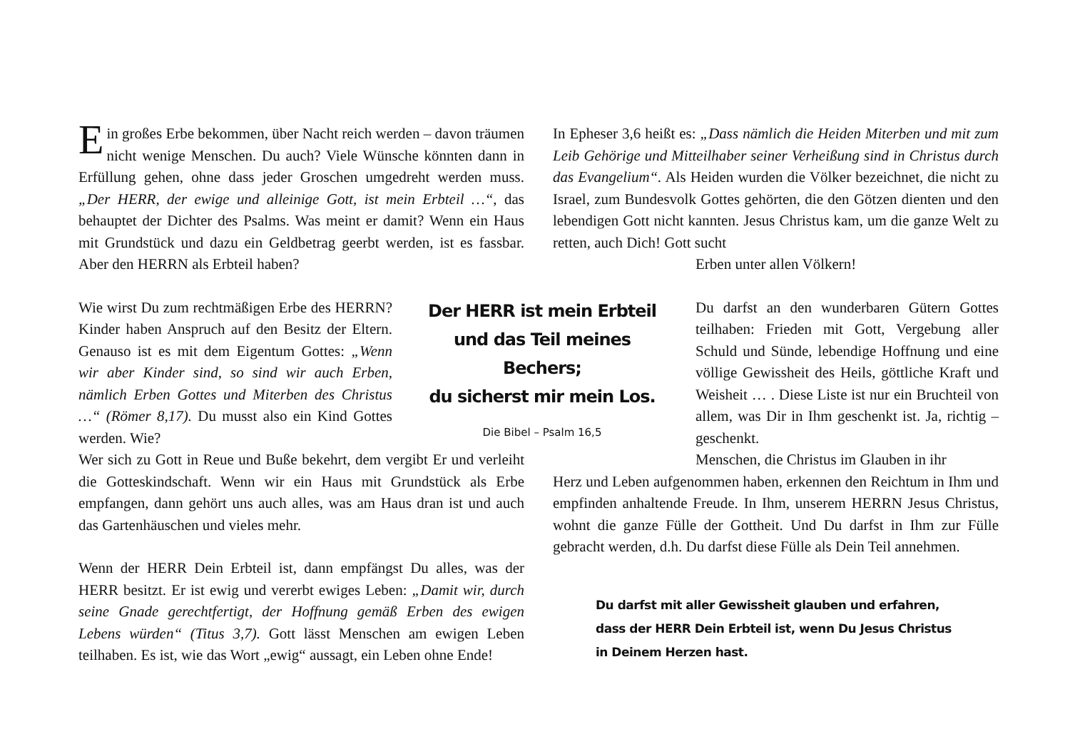Ein großes Erbe bekommen, über Nacht reich werden – davon träumen nicht wenige Menschen. Du auch? Viele Wünsche könnten dann in Erfüllung gehen, ohne dass jeder Groschen umgedreht werden muss. „Der HERR, der ewige und alleinige Gott, ist mein Erbteil …“, das behauptet der Dichter des Psalms. Was meint er damit? Wenn ein Haus mit Grundstück und dazu ein Geldbetrag geerbt werden, ist es fassbar. Aber den HERRN als Erbteil haben?
Wie wirst Du zum rechtmäßigen Erbe des HERRN? Kinder haben Anspruch auf den Besitz der Eltern. Genauso ist es mit dem Eigentum Gottes: „Wenn wir aber Kinder sind, so sind wir auch Erben, nämlich Erben Gottes und Miterben des Christus …“ (Römer 8,17). Du musst also ein Kind Gottes werden. Wie?
Wer sich zu Gott in Reue und Buße bekehrt, dem vergibt Er und verleiht die Gotteskindschaft. Wenn wir ein Haus mit Grundstück als Erbe empfangen, dann gehört uns auch alles, was am Haus dran ist und auch das Gartenhäuschen und vieles mehr.
Wenn der HERR Dein Erbteil ist, dann empfängst Du alles, was der HERR besitzt. Er ist ewig und vererbt ewiges Leben: „Damit wir, durch seine Gnade gerechtfertigt, der Hoffnung gemäß Erben des ewigen Lebens würden“ (Titus 3,7). Gott lässt Menschen am ewigen Leben teilhaben. Es ist, wie das Wort „ewig“ aussagt, ein Leben ohne Ende!
In Epheser 3,6 heißt es: „Dass nämlich die Heiden Miterben und mit zum Leib Gehörige und Mitteilhaber seiner Verheißung sind in Christus durch das Evangelium“. Als Heiden wurden die Völker bezeichnet, die nicht zu Israel, zum Bundesvolk Gottes gehörten, die den Götzen dienten und den lebendigen Gott nicht kannten. Jesus Christus kam, um die ganze Welt zu retten, auch Dich! Gott sucht
Erben unter allen Völkern!
Der HERR ist mein Erbteil
und das Teil meines Bechers;
du sicherst mir mein Los.
Die Bibel – Psalm 16,5
Du darfst an den wunderbaren Gütern Gottes teilhaben: Frieden mit Gott, Vergebung aller Schuld und Sünde, lebendige Hoffnung und eine völlige Gewissheit des Heils, göttliche Kraft und Weisheit … . Diese Liste ist nur ein Bruchteil von allem, was Dir in Ihm geschenkt ist. Ja, richtig – geschenkt.
Menschen, die Christus im Glauben in ihr
Herz und Leben aufgenommen haben, erkennen den Reichtum in Ihm und empfinden anhaltende Freude. In Ihm, unserem HERRN Jesus Christus, wohnt die ganze Fülle der Gottheit. Und Du darfst in Ihm zur Fülle gebracht werden, d.h. Du darfst diese Fülle als Dein Teil annehmen.
Du darfst mit aller Gewissheit glauben und erfahren,
dass der HERR Dein Erbteil ist, wenn Du Jesus Christus
in Deinem Herzen hast.